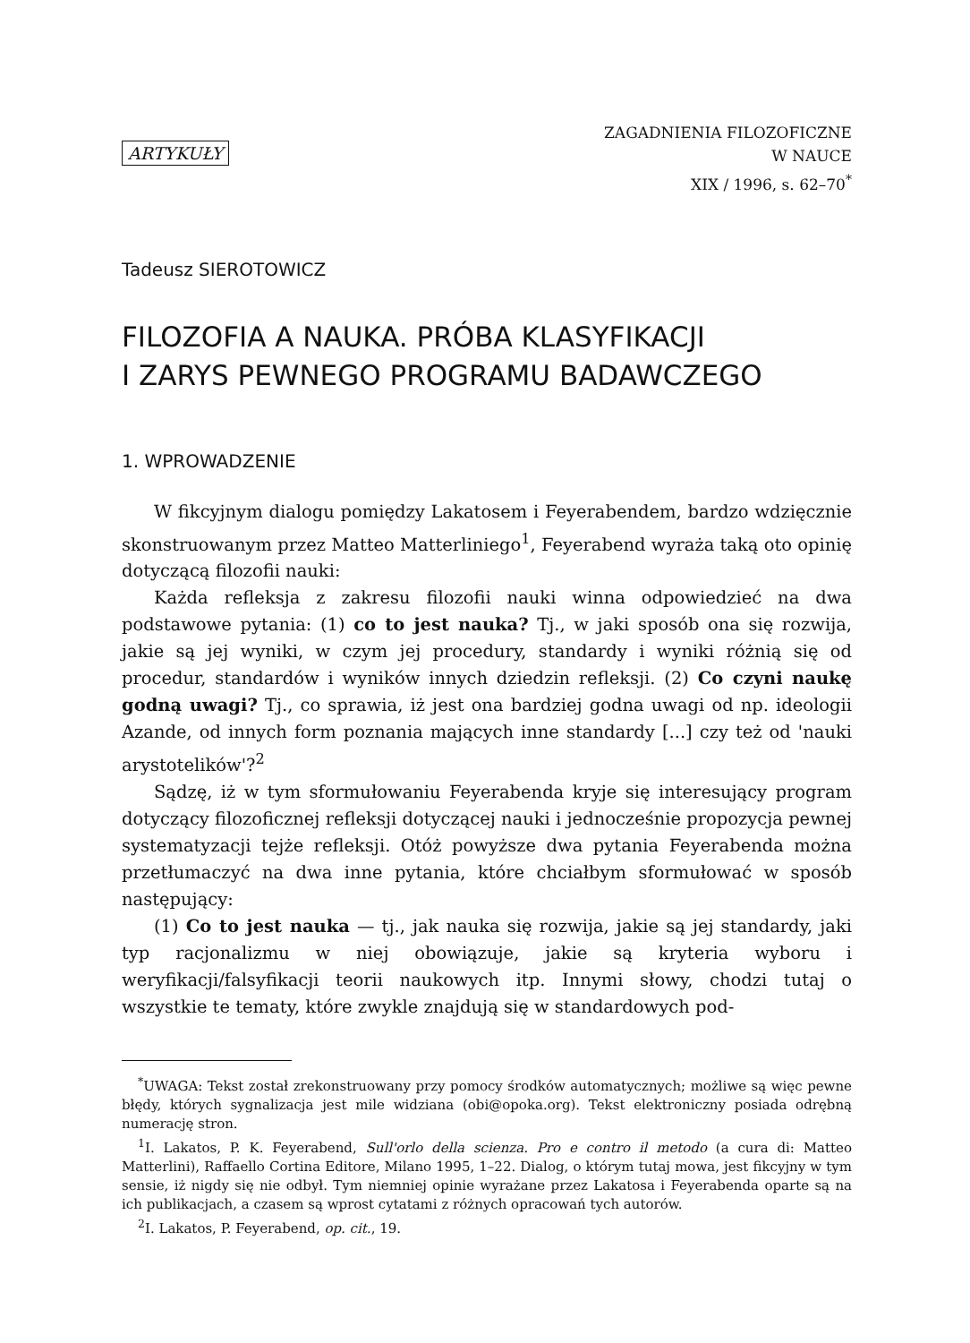ARTYKUŁY
ZAGADNIENIA FILOZOFICZNE
W NAUCE
XIX / 1996, s. 62–70<sup>*</sup>
Tadeusz SIEROTOWICZ
FILOZOFIA A NAUKA. PRÓBA KLASYFIKACJI
I ZARYS PEWNEGO PROGRAMU BADAWCZEGO
1. WPROWADZENIE
W fikcyjnym dialogu pomiędzy Lakatosem i Feyerabendem, bardzo wdzięcznie skonstruowanym przez Matteo Matterliniego<sup>1</sup>, Feyerabend wyraża taką oto opinię dotyczącą filozofii nauki:
Każda refleksja z zakresu filozofii nauki winna odpowiedzieć na dwa podstawowe pytania: (1) co to jest nauka? Tj., w jaki sposób ona się rozwija, jakie są jej wyniki, w czym jej procedury, standardy i wyniki różnią się od procedur, standardów i wyników innych dziedzin refleksji. (2) Co czyni naukę godną uwagi? Tj., co sprawia, iż jest ona bardziej godna uwagi od np. ideologii Azande, od innych form poznania mających inne standardy [...] czy też od 'nauki arystotelików'?<sup>2</sup>
Sądzę, iż w tym sformułowaniu Feyerabenda kryje się interesujący program dotyczący filozoficznej refleksji dotyczącej nauki i jednocześnie propozycja pewnej systematyzacji tejże refleksji. Otóż powyższe dwa pytania Feyerabenda można przetłumaczyć na dwa inne pytania, które chciałbym sformułować w sposób następujący:
(1) Co to jest nauka — tj., jak nauka się rozwija, jakie są jej standardy, jaki typ racjonalizmu w niej obowiązuje, jakie są kryteria wyboru i weryfikacji/falsyfikacji teorii naukowych itp. Innymi słowy, chodzi tutaj o wszystkie te tematy, które zwykle znajdują się w standardowych pod-
<sup>*</sup> UWAGA: Tekst został zrekonstruowany przy pomocy środków automatycznych; możliwe są więc pewne błędy, których sygnalizacja jest mile widziana (obi@opoka.org). Tekst elektroniczny posiada odrębną numerację stron.
<sup>1</sup> I. Lakatos, P. K. Feyerabend, Sull'orlo della scienza. Pro e contro il metodo (a cura di: Matteo Matterlini), Raffaello Cortina Editore, Milano 1995, 1–22. Dialog, o którym tutaj mowa, jest fikcyjny w tym sensie, iż nigdy się nie odbył. Tym niemniej opinie wyrażane przez Lakatosa i Feyerabenda oparte są na ich publikacjach, a czasem są wprost cytatami z różnych opracowań tych autorów.
<sup>2</sup> I. Lakatos, P. Feyerabend, op. cit., 19.